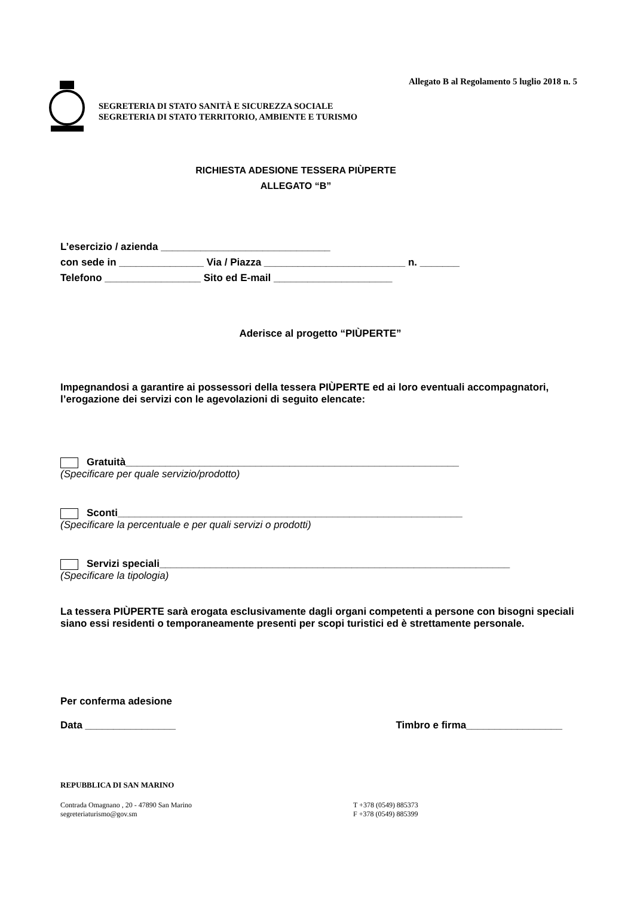Allegato B al Regolamento 5 luglio 2018 n. 5
SEGRETERIA DI STATO SANITÀ E SICUREZZA SOCIALE
SEGRETERIA DI STATO TERRITORIO, AMBIENTE E TURISMO
RICHIESTA ADESIONE TESSERA PIÙPERTE
ALLEGATO “B”
L’esercizio / azienda ______________________________
con sede in _______________ Via / Piazza _________________________ n. _______
Telefono _________________ Sito ed E-mail _____________________
Aderisce al progetto “PIÙPERTE”
Impegnandosi a garantire ai possessori della tessera PIÙPERTE ed ai loro eventuali accompagnatori, l’erogazione dei servizi con le agevolazioni di seguito elencate:
Gratuità___________________________________________________________
(Specificare per quale servizio/prodotto)
Sconti_____________________________________________________________
(Specificare la percentuale e per quali servizi o prodotti)
Servizi speciali______________________________________________________________
(Specificare la tipologia)
La tessera PIÙPERTE sarà erogata esclusivamente dagli organi competenti a persone con bisogni speciali siano essi residenti o temporaneamente presenti per scopi turistici ed è strettamente personale.
Per conferma adesione
Data ________________ Timbro e firma_________________
REPUBBLICA DI SAN MARINO
Contrada Omagnano , 20 - 47890 San Marino
segreteriaturismo@gov.sm
T +378 (0549) 885373
F +378 (0549) 885399